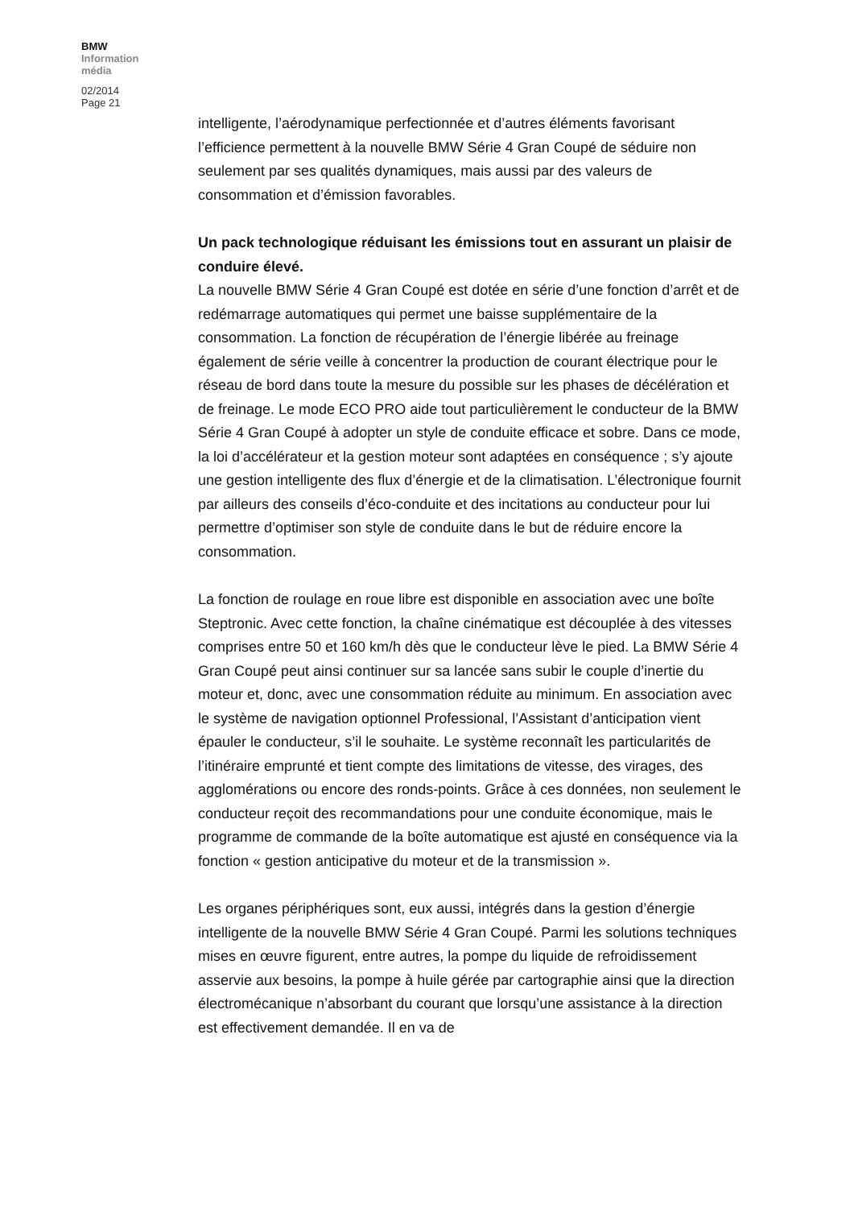BMW
Information
média
02/2014
Page 21
intelligente, l’aérodynamique perfectionnée et d’autres éléments favorisant l’efficience permettent à la nouvelle BMW Série 4 Gran Coupé de séduire non seulement par ses qualités dynamiques, mais aussi par des valeurs de consommation et d’émission favorables.
Un pack technologique réduisant les émissions tout en assurant un plaisir de conduire élevé.
La nouvelle BMW Série 4 Gran Coupé est dotée en série d’une fonction d’arrêt et de redémarrage automatiques qui permet une baisse supplémentaire de la consommation. La fonction de récupération de l’énergie libérée au freinage également de série veille à concentrer la production de courant électrique pour le réseau de bord dans toute la mesure du possible sur les phases de décélération et de freinage. Le mode ECO PRO aide tout particulièrement le conducteur de la BMW Série 4 Gran Coupé à adopter un style de conduite efficace et sobre. Dans ce mode, la loi d’accélérateur et la gestion moteur sont adaptées en conséquence ; s’y ajoute une gestion intelligente des flux d’énergie et de la climatisation. L’électronique fournit par ailleurs des conseils d’éco-conduite et des incitations au conducteur pour lui permettre d’optimiser son style de conduite dans le but de réduire encore la consommation.
La fonction de roulage en roue libre est disponible en association avec une boîte Steptronic. Avec cette fonction, la chaîne cinématique est découplée à des vitesses comprises entre 50 et 160 km/h dès que le conducteur lève le pied. La BMW Série 4 Gran Coupé peut ainsi continuer sur sa lancée sans subir le couple d’inertie du moteur et, donc, avec une consommation réduite au minimum. En association avec le système de navigation optionnel Professional, l’Assistant d’anticipation vient épauler le conducteur, s’il le souhaite. Le système reconnaît les particularités de l’itinéraire emprunté et tient compte des limitations de vitesse, des virages, des agglomérations ou encore des ronds-points. Grâce à ces données, non seulement le conducteur reçoit des recommandations pour une conduite économique, mais le programme de commande de la boîte automatique est ajusté en conséquence via la fonction « gestion anticipative du moteur et de la transmission ».
Les organes périphériques sont, eux aussi, intégrés dans la gestion d’énergie intelligente de la nouvelle BMW Série 4 Gran Coupé. Parmi les solutions techniques mises en œuvre figurent, entre autres, la pompe du liquide de refroidissement asservie aux besoins, la pompe à huile gérée par cartographie ainsi que la direction électromécanique n’absorbant du courant que lorsqu’une assistance à la direction est effectivement demandée. Il en va de